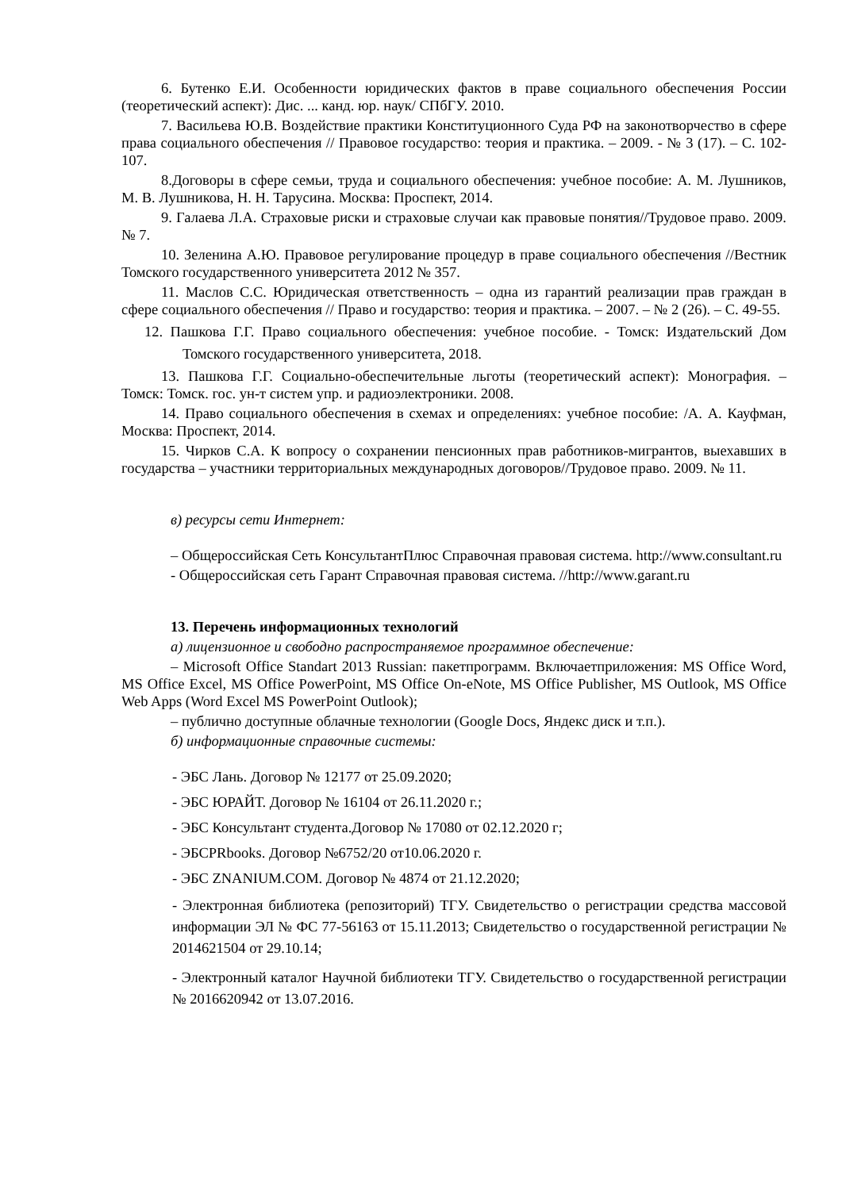6. Бутенко Е.И. Особенности юридических фактов в праве социального обеспечения России (теоретический аспект): Дис. ... канд. юр. наук/ СПбГУ. 2010.
7. Васильева Ю.В. Воздействие практики Конституционного Суда РФ на законотворчество в сфере права социального обеспечения // Правовое государство: теория и практика. – 2009. - № 3 (17). – С. 102- 107.
8.Договоры в сфере семьи, труда и социального обеспечения: учебное пособие: А. М. Лушников, М. В. Лушникова, Н. Н. Тарусина. Москва: Проспект, 2014.
9. Галаева Л.А. Страховые риски и страховые случаи как правовые понятия//Трудовое право. 2009. № 7.
10. Зеленина А.Ю. Правовое регулирование процедур в праве социального обеспечения //Вестник Томского государственного университета 2012 № 357.
11. Маслов С.С. Юридическая ответственность – одна из гарантий реализации прав граждан в сфере социального обеспечения // Право и государство: теория и практика. – 2007. – № 2 (26). – С. 49-55.
12. Пашкова Г.Г. Право социального обеспечения: учебное пособие. - Томск: Издательский Дом Томского государственного университета, 2018.
13. Пашкова Г.Г. Социально-обеспечительные льготы (теоретический аспект): Монография. – Томск: Томск. гос. ун-т систем упр. и радиоэлектроники. 2008.
14. Право социального обеспечения в схемах и определениях: учебное пособие: /А. А. Кауфман, Москва: Проспект, 2014.
15. Чирков С.А. К вопросу о сохранении пенсионных прав работников-мигрантов, выехавших в государства – участники территориальных международных договоров//Трудовое право. 2009. № 11.
в) ресурсы сети Интернет:
– Общероссийская Сеть КонсультантПлюс Справочная правовая система. http://www.consultant.ru
- Общероссийская сеть Гарант Справочная правовая система. //http://www.garant.ru
13. Перечень информационных технологий
а) лицензионное и свободно распространяемое программное обеспечение:
– Microsoft Office Standart 2013 Russian: пакетпрограмм. Включаетприложения: MS Office Word, MS Office Excel, MS Office PowerPoint, MS Office On-eNote, MS Office Publisher, MS Outlook, MS Office Web Apps (Word Excel MS PowerPoint Outlook);
– публично доступные облачные технологии (Google Docs, Яндекс диск и т.п.).
б) информационные справочные системы:
- ЭБС Лань. Договор № 12177 от 25.09.2020;
- ЭБС ЮРАЙТ. Договор № 16104 от 26.11.2020 г.;
- ЭБС Консультант студента.Договор № 17080 от 02.12.2020 г;
- ЭБСPRbooks. Договор №6752/20 от10.06.2020 г.
- ЭБС ZNANIUM.COM. Договор № 4874 от 21.12.2020;
- Электронная библиотека (репозиторий) ТГУ. Свидетельство о регистрации средства массовой информации ЭЛ № ФС 77-56163 от 15.11.2013; Свидетельство о государственной регистрации № 2014621504 от 29.10.14;
- Электронный каталог Научной библиотеки ТГУ. Свидетельство о государственной регистрации № 2016620942 от 13.07.2016.